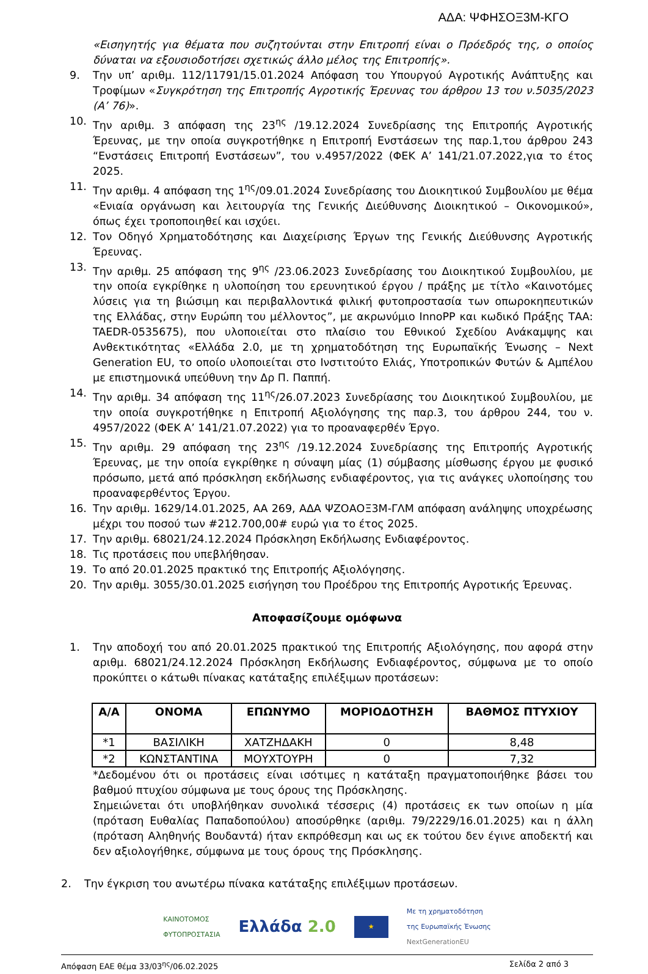ΑΔΑ: ΨΦΗΣΟΞ3Μ-ΚΓΟ
«Εισηγητής για θέματα που συζητούνται στην Επιτροπή είναι ο Πρόεδρός της, ο οποίος δύναται να εξουσιοδοτήσει σχετικώς άλλο μέλος της Επιτροπής».
9. Την υπ’ αριθμ. 112/11791/15.01.2024 Απόφαση του Υπουργού Αγροτικής Ανάπτυξης και Τροφίμων «Συγκρότηση της Επιτροπής Αγροτικής Έρευνας του άρθρου 13 του ν.5035/2023 (Α’ 76)».
10. Την αριθμ. 3 απόφαση της 23<sup>ης</sup> /19.12.2024 Συνεδρίασης της Επιτροπής Αγροτικής Έρευνας, με την οποία συγκροτήθηκε η Επιτροπή Ενστάσεων της παρ.1,του άρθρου 243 “Ενστάσεις Επιτροπή Ενστάσεων”, του ν.4957/2022 (ΦΕΚ Α’ 141/21.07.2022,για το έτος 2025.
11. Την αριθμ. 4 απόφαση της 1<sup>ης</sup>/09.01.2024 Συνεδρίασης του Διοικητικού Συμβουλίου με θέμα «Ενιαία οργάνωση και λειτουργία της Γενικής Διεύθυνσης Διοικητικού – Οικονομικού», όπως έχει τροποποιηθεί και ισχύει.
12. Τον Οδηγό Χρηματοδότησης και Διαχείρισης Έργων της Γενικής Διεύθυνσης Αγροτικής Έρευνας.
13. Την αριθμ. 25 απόφαση της 9<sup>ης</sup> /23.06.2023 Συνεδρίασης του Διοικητικού Συμβουλίου, με την οποία εγκρίθηκε η υλοποίηση του ερευνητικού έργου / πράξης με τίτλο «Καινοτόμες λύσεις για τη βιώσιμη και περιβαλλοντικά φιλική φυτοπροστασία των οπωροκηπευτικών της Ελλάδας, στην Ευρώπη του μέλλοντος”, με ακρωνύμιο InnoPP και κωδικό Πράξης ΤΑΑ: TAEDR-0535675), που υλοποιείται στο πλαίσιο του Εθνικού Σχεδίου Ανάκαμψης και Ανθεκτικότητας «Ελλάδα 2.0, με τη χρηματοδότηση της Ευρωπαϊκής Ένωσης – Next Generation EU, το οποίο υλοποιείται στο Ινστιτούτο Ελιάς, Υποτροπικών Φυτών & Αμπέλου με επιστημονικά υπεύθυνη την Δρ Π. Παππή.
14. Την αριθμ. 34 απόφαση της 11<sup>ης</sup>/26.07.2023 Συνεδρίασης του Διοικητικού Συμβουλίου, με την οποία συγκροτήθηκε η Επιτροπή Αξιολόγησης της παρ.3, του άρθρου 244, του ν. 4957/2022 (ΦΕΚ Α’ 141/21.07.2022) για το προαναφερθέν Έργο.
15. Την αριθμ. 29 απόφαση της 23<sup>ης</sup> /19.12.2024 Συνεδρίασης της Επιτροπής Αγροτικής Έρευνας, με την οποία εγκρίθηκε η σύναψη μίας (1) σύμβασης μίσθωσης έργου με φυσικό πρόσωπο, μετά από πρόσκληση εκδήλωσης ενδιαφέροντος, για τις ανάγκες υλοποίησης του προαναφερθέντος Έργου.
16. Την αριθμ. 1629/14.01.2025, ΑΑ 269, ΑΔΑ ΨΖΟΑΟΞ3Μ-ΓΛΜ απόφαση ανάληψης υποχρέωσης μέχρι του ποσού των #212.700,00# ευρώ για το έτος 2025.
17. Την αριθμ. 68021/24.12.2024 Πρόσκληση Εκδήλωσης Ενδιαφέροντος.
18. Τις προτάσεις που υπεβλήθησαν.
19. Το από 20.01.2025 πρακτικό της Επιτροπής Αξιολόγησης.
20. Την αριθμ. 3055/30.01.2025 εισήγηση του Προέδρου της Επιτροπής Αγροτικής Έρευνας.
Αποφασίζουμε ομόφωνα
1. Την αποδοχή του από 20.01.2025 πρακτικού της Επιτροπής Αξιολόγησης, που αφορά στην αριθμ. 68021/24.12.2024 Πρόσκληση Εκδήλωσης Ενδιαφέροντος, σύμφωνα με το οποίο προκύπτει ο κάτωθι πίνακας κατάταξης επιλέξιμων προτάσεων:
| Α/Α | ΟΝΟΜΑ | ΕΠΩΝΥΜΟ | ΜΟΡΙΟΔΟΤΗΣΗ | ΒΑΘΜΟΣ ΠΤΥΧΙΟΥ |
| --- | --- | --- | --- | --- |
| *1 | ΒΑΣΙΛΙΚΗ | ΧΑΤΖΗΔΑΚΗ | 0 | 8,48 |
| *2 | ΚΩΝΣΤΑΝΤΙΝΑ | ΜΟΥΧΤΟΥΡΗ | 0 | 7,32 |
*Δεδομένου ότι οι προτάσεις είναι ισότιμες η κατάταξη πραγματοποιήθηκε βάσει του βαθμού πτυχίου σύμφωνα με τους όρους της Πρόσκλησης.
Σημειώνεται ότι υποβλήθηκαν συνολικά τέσσερις (4) προτάσεις εκ των οποίων η μία (πρόταση Ευθαλίας Παπαδοπούλου) αποσύρθηκε (αριθμ. 79/2229/16.01.2025) και η άλλη (πρόταση Αληθηνής Βουδαντά) ήταν εκπρόθεσμη και ως εκ τούτου δεν έγινε αποδεκτή και δεν αξιολογήθηκε, σύμφωνα με τους όρους της Πρόσκλησης.
2. Την έγκριση του ανωτέρω πίνακα κατάταξης επιλέξιμων προτάσεων.
ΚΑΙΝΟΤΟΜΟΣ
ΦΥΤΟΠΡΟΣΤΑΣΙΑ
Ελλάδα 2.0
★
Με τη χρηματοδότηση
της Ευρωπαϊκής Ένωσης
NextGenerationEU
Απόφαση ΕΑΕ θέμα 33/03<sup>ης</sup>/06.02.2025 Σελίδα 2 από 3